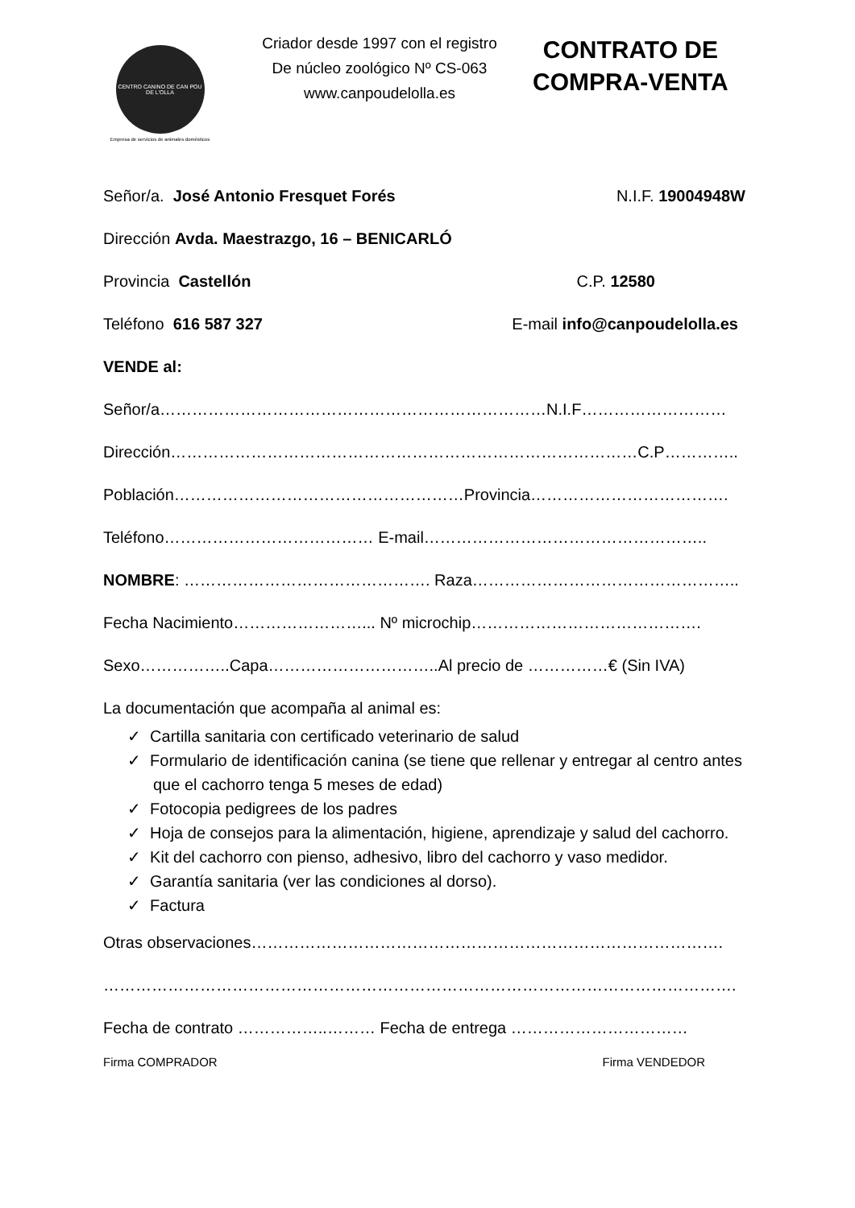CENTRO CANINO DE CAN POU DE L'OLLA
Empresa de servicios de animales domésticos
Criador desde 1997 con el registro
De núcleo zoológico Nº CS-063
www.canpoudelolla.es
CONTRATO DE
COMPRA-VENTA
Señor/a. José Antonio Fresquet Forés N.I.F. 19004948W
Dirección Avda. Maestrazgo, 16 – BENICARLÓ
Provincia Castellón C.P. 12580
Teléfono 616 587 327 E-mail info@canpoudelolla.es
VENDE al:
Señor/a………………………………………………………………N.I.F………………………
Dirección……………………………………………………………………………C.P…………..
Población………………………………………………Provincia……………………………….
Teléfono………………………………… E-mail……………………………………………..
NOMBRE: ………………………………………. Raza…………………………………………..
Fecha Nacimiento……………………... Nº microchip…………………………………….
Sexo……………..Capa…………………………..Al precio de ……………€ (Sin IVA)
La documentación que acompaña al animal es:
✓ Cartilla sanitaria con certificado veterinario de salud
✓ Formulario de identificación canina (se tiene que rellenar y entregar al centro antes que el cachorro tenga 5 meses de edad)
✓ Fotocopia pedigrees de los padres
✓ Hoja de consejos para la alimentación, higiene, aprendizaje y salud del cachorro.
✓ Kit del cachorro con pienso, adhesivo, libro del cachorro y vaso medidor.
✓ Garantía sanitaria (ver las condiciones al dorso).
✓ Factura
Otras observaciones…………………………………………………………………………….
……………………………………………………………………………………………………….
Fecha de contrato ……………..……… Fecha de entrega ……………………………
Firma COMPRADOR Firma VENDEDOR